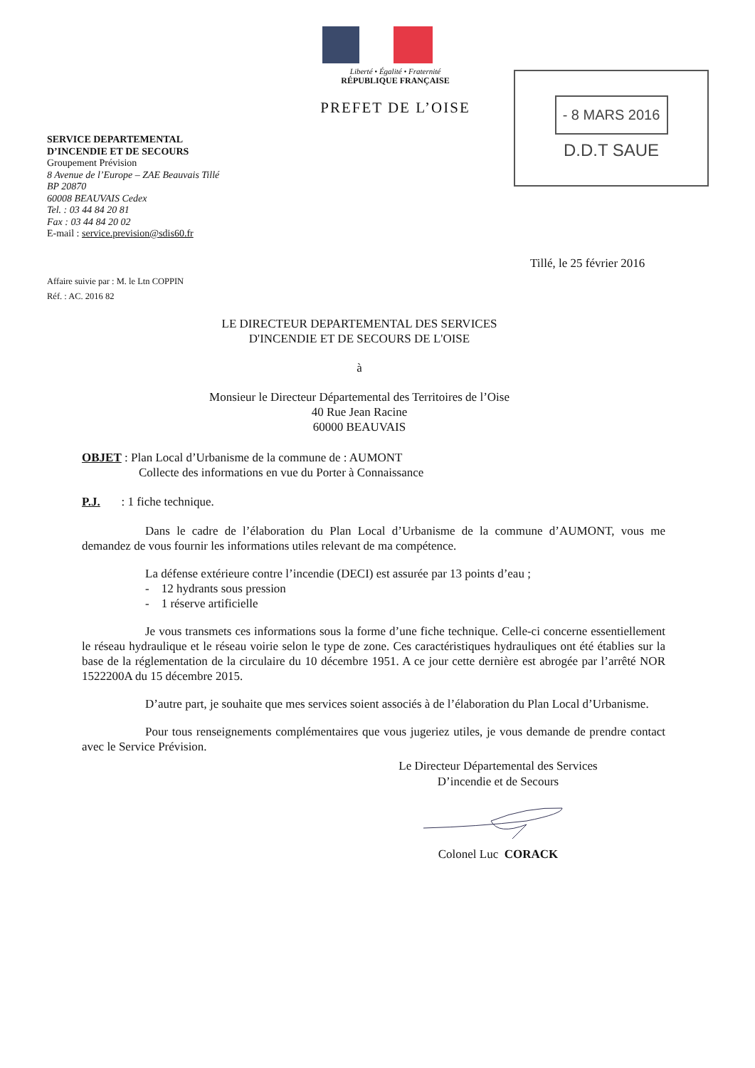Liberté • Égalité • Fraternité
RÉPUBLIQUE FRANÇAISE
PREFET DE L’OISE
- 8 MARS 2016
D.D.T SAUE
SERVICE DEPARTEMENTAL
D’INCENDIE ET DE SECOURS
Groupement Prévision
8 Avenue de l’Europe – ZAE Beauvais Tillé
BP 20870
60008 BEAUVAIS Cedex
Tel. : 03 44 84 20 81
Fax : 03 44 84 20 02
E-mail : service.prevision@sdis60.fr
Tillé, le 25 février 2016
Affaire suivie par : M. le Ltn COPPIN
Réf. : AC. 2016 82
LE DIRECTEUR DEPARTEMENTAL DES SERVICES
D'INCENDIE ET DE SECOURS DE L'OISE
à
Monsieur le Directeur Départemental des Territoires de l’Oise
40 Rue Jean Racine
60000 BEAUVAIS
OBJET : Plan Local d’Urbanisme de la commune de : AUMONT
Collecte des informations en vue du Porter à Connaissance
P.J. : 1 fiche technique.
Dans le cadre de l’élaboration du Plan Local d’Urbanisme de la commune d’AUMONT, vous me demandez de vous fournir les informations utiles relevant de ma compétence.
La défense extérieure contre l’incendie (DECI) est assurée par 13 points d’eau ;
- 12 hydrants sous pression
- 1 réserve artificielle
Je vous transmets ces informations sous la forme d’une fiche technique. Celle-ci concerne essentiellement le réseau hydraulique et le réseau voirie selon le type de zone. Ces caractéristiques hydrauliques ont été établies sur la base de la réglementation de la circulaire du 10 décembre 1951. A ce jour cette dernière est abrogée par l’arrêté NOR 1522200A du 15 décembre 2015.
D’autre part, je souhaite que mes services soient associés à de l’élaboration du Plan Local d’Urbanisme.
Pour tous renseignements complémentaires que vous jugeriez utiles, je vous demande de prendre contact avec le Service Prévision.
Le Directeur Départemental des Services
D’incendie et de Secours Colonel Luc CORACK